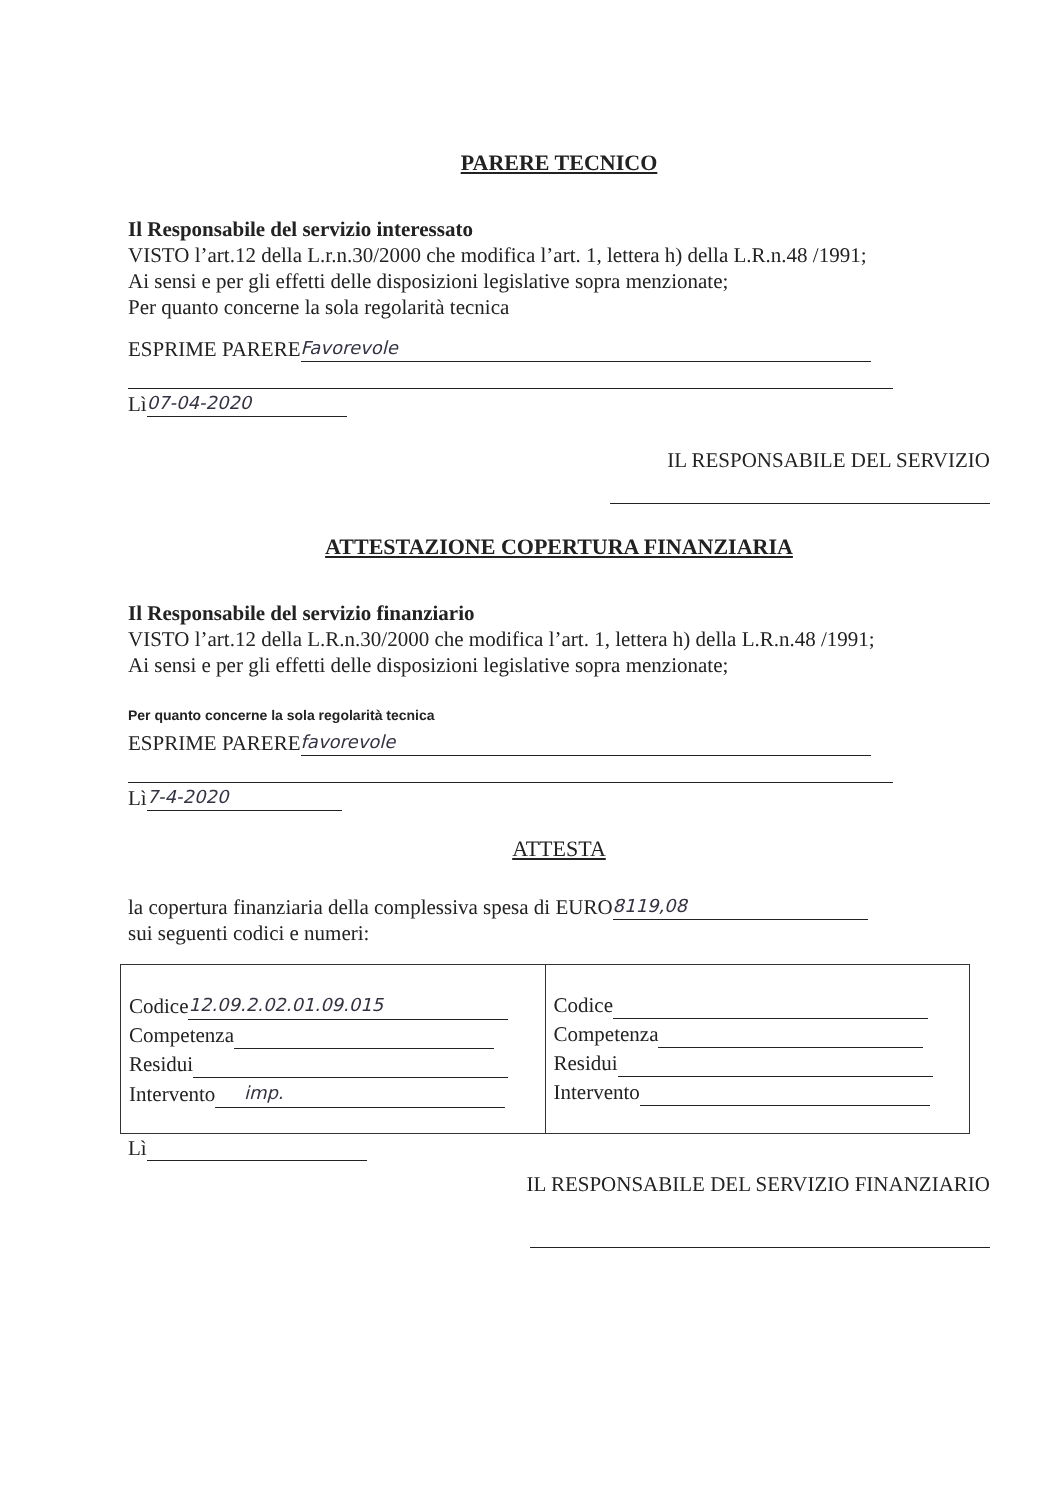PARERE TECNICO
Il Responsabile del servizio interessato
VISTO l’art.12 della L.r.n.30/2000 che modifica l’art. 1, lettera h) della L.R.n.48 /1991;
Ai sensi e per gli effetti delle disposizioni legislative sopra menzionate;
Per quanto concerne la sola regolarità tecnica
ESPRIME PARERE Favorevole
Lì 07-04-2020
IL RESPONSABILE DEL SERVIZIO
ATTESTAZIONE COPERTURA FINANZIARIA
Il Responsabile del servizio finanziario
VISTO l’art.12 della L.R.n.30/2000 che modifica l’art. 1, lettera h) della L.R.n.48 /1991;
Ai sensi e per gli effetti delle disposizioni legislative sopra menzionate;
Per quanto concerne la sola regolarità tecnica
ESPRIME PARERE favorevole
Lì 7-4-2020
ATTESTA
la copertura finanziaria della complessiva spesa di EURO 8119,08
sui seguenti codici e numeri:
| Codice 12.09.2.02.01.09.015 Competenza Residui Intervento imp. | Codice Competenza Residui Intervento |
Lì
IL RESPONSABILE DEL SERVIZIO FINANZIARIO